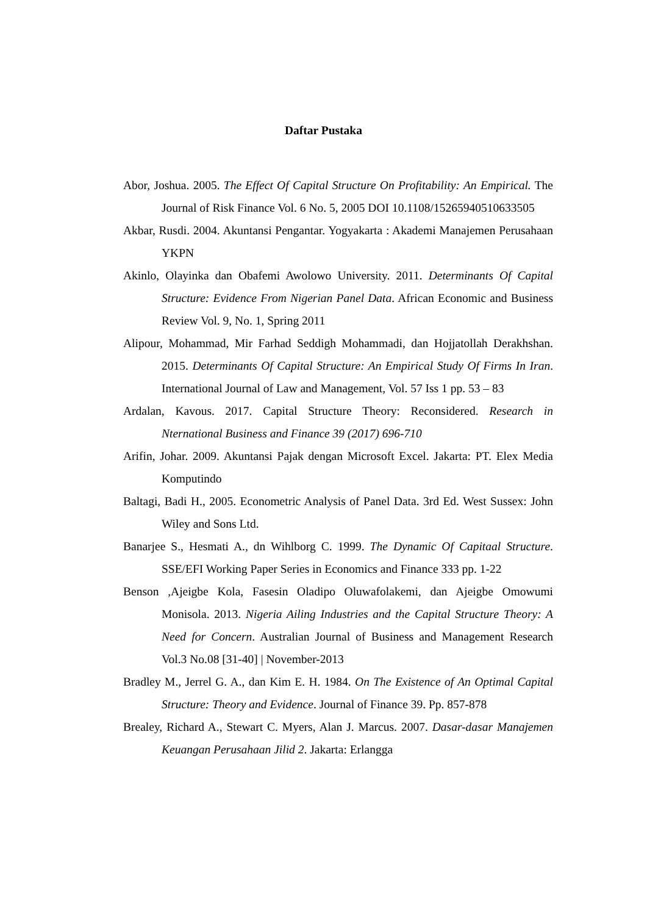Daftar Pustaka
Abor, Joshua. 2005. The Effect Of Capital Structure On Profitability: An Empirical. The Journal of Risk Finance Vol. 6 No. 5, 2005 DOI 10.1108/15265940510633505
Akbar, Rusdi. 2004. Akuntansi Pengantar. Yogyakarta : Akademi Manajemen Perusahaan YKPN
Akinlo, Olayinka dan Obafemi Awolowo University. 2011. Determinants Of Capital Structure: Evidence From Nigerian Panel Data. African Economic and Business Review Vol. 9, No. 1, Spring 2011
Alipour, Mohammad, Mir Farhad Seddigh Mohammadi, dan Hojjatollah Derakhshan. 2015. Determinants Of Capital Structure: An Empirical Study Of Firms In Iran. International Journal of Law and Management, Vol. 57 Iss 1 pp. 53 – 83
Ardalan, Kavous. 2017. Capital Structure Theory: Reconsidered. Research in Nternational Business and Finance 39 (2017) 696-710
Arifin, Johar. 2009. Akuntansi Pajak dengan Microsoft Excel. Jakarta: PT. Elex Media Komputindo
Baltagi, Badi H., 2005. Econometric Analysis of Panel Data. 3rd Ed. West Sussex: John Wiley and Sons Ltd.
Banarjee S., Hesmati A., dn Wihlborg C. 1999. The Dynamic Of Capitaal Structure. SSE/EFI Working Paper Series in Economics and Finance 333 pp. 1-22
Benson ,Ajeigbe Kola, Fasesin Oladipo Oluwafolakemi, dan Ajeigbe Omowumi Monisola. 2013. Nigeria Ailing Industries and the Capital Structure Theory: A Need for Concern. Australian Journal of Business and Management Research Vol.3 No.08 [31-40] | November-2013
Bradley M., Jerrel G. A., dan Kim E. H. 1984. On The Existence of An Optimal Capital Structure: Theory and Evidence. Journal of Finance 39. Pp. 857-878
Brealey, Richard A., Stewart C. Myers, Alan J. Marcus. 2007. Dasar-dasar Manajemen Keuangan Perusahaan Jilid 2. Jakarta: Erlangga